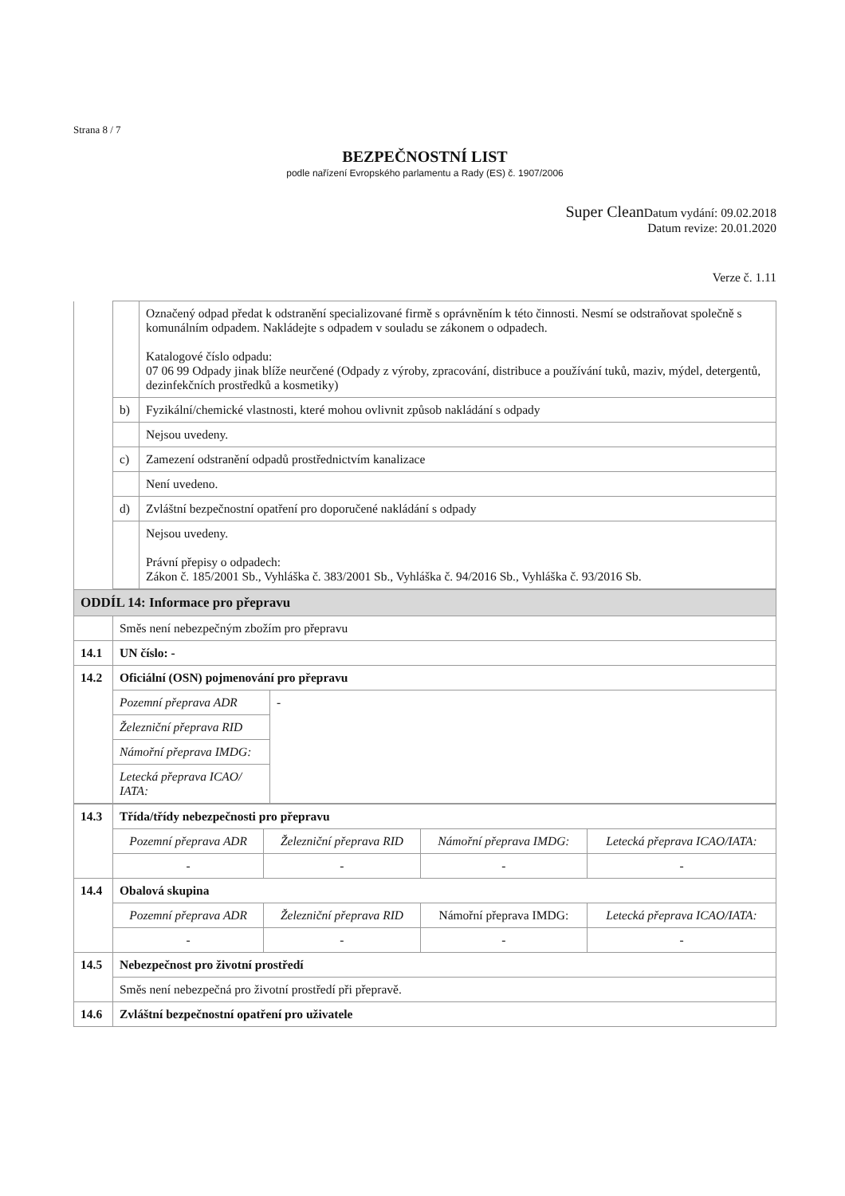Strana 8 / 7
BEZPEČNOSTNÍ LIST
podle nařízení Evropského parlamentu a Rady (ES) č. 1907/2006
Super Clean Datum vydání: 09.02.2018
Datum revize: 20.01.2020
Verze č. 1.11
| | | Označený odpad předat k odstranění specializované firmě s oprávněním k této činnosti. Nesmí se odstraňovat společně s komunálním odpadem. Nakládejte s odpadem v souladu se zákonem o odpadech. Katalogové číslo odpadu: 07 06 99 Odpady jinak blíže neurčené (Odpady z výroby, zpracování, distribuce a používání tuků, maziv, mýdel, detergentů, dezinfekčních prostředků a kosmetiky) |
| | b) | Fyzikální/chemické vlastnosti, které mohou ovlivnit způsob nakládání s odpady |
| | | Nejsou uvedeny. |
| | c) | Zamezení odstranění odpadů prostřednictvím kanalizace |
| | | Není uvedeno. |
| | d) | Zvláštní bezpečnostní opatření pro doporučené nakládání s odpady |
| | | Nejsou uvedeny. Právní přepisy o odpadech: Zákon č. 185/2001 Sb., Vyhláška č. 383/2001 Sb., Vyhláška č. 94/2016 Sb., Vyhláška č. 93/2016 Sb. |
| ODDÍL 14: Informace pro přepravu | | |
| | Směs není nebezpečným zbožím pro přepravu | |
| 14.1 | UN číslo: - | |
| 14.2 | Oficiální (OSN) pojmenování pro přepravu | |
| | Pozemní přeprava ADR | - |
| | Železniční přeprava RID | |
| | Námořní přeprava IMDG: | |
| | Letecká přeprava ICAO/ IATA: | |
| 14.3 | Třída/třídy nebezpečnosti pro přepravu | | | |
| | Pozemní přeprava ADR | Železniční přeprava RID | Námořní přeprava IMDG: | Letecká přeprava ICAO/IATA: |
| | - | - | - | - |
| 14.4 | Obalová skupina | | | |
| | Pozemní přeprava ADR | Železniční přeprava RID | Námořní přeprava IMDG: | Letecká přeprava ICAO/IATA: |
| | - | - | - | - |
| 14.5 | Nebezpečnost pro životní prostředí | | | |
| | Směs není nebezpečná pro životní prostředí při přepravě. | | | |
| 14.6 | Zvláštní bezpečnostní opatření pro uživatele | | | |